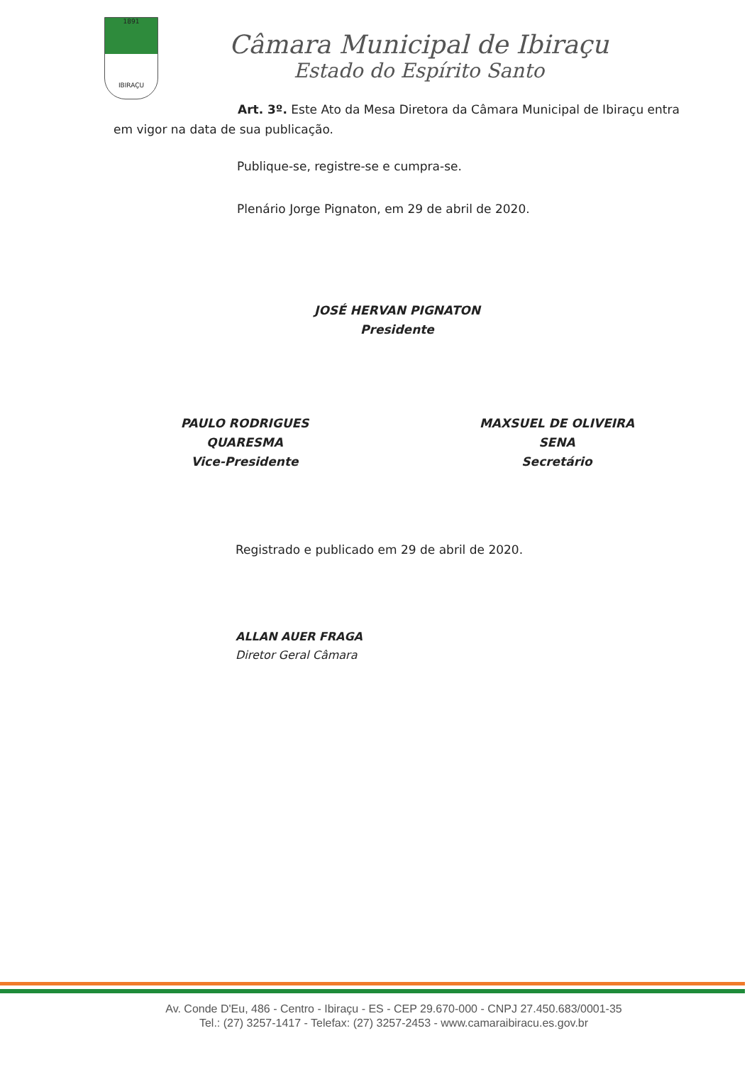1891
IBIRAÇU
Câmara Municipal de Ibiraçu
Estado do Espírito Santo
Art. 3º. Este Ato da Mesa Diretora da Câmara Municipal de Ibiraçu entra em vigor na data de sua publicação.
Publique-se, registre-se e cumpra-se.
Plenário Jorge Pignaton, em 29 de abril de 2020.
JOSÉ HERVAN PIGNATON
Presidente
PAULO RODRIGUES QUARESMA
Vice-Presidente
MAXSUEL DE OLIVEIRA SENA
Secretário
Registrado e publicado em 29 de abril de 2020.
ALLAN AUER FRAGA
Diretor Geral Câmara
Av. Conde D'Eu, 486 - Centro - Ibiraçu - ES - CEP 29.670-000 - CNPJ 27.450.683/0001-35
Tel.: (27) 3257-1417 - Telefax: (27) 3257-2453 - www.camaraibiracu.es.gov.br